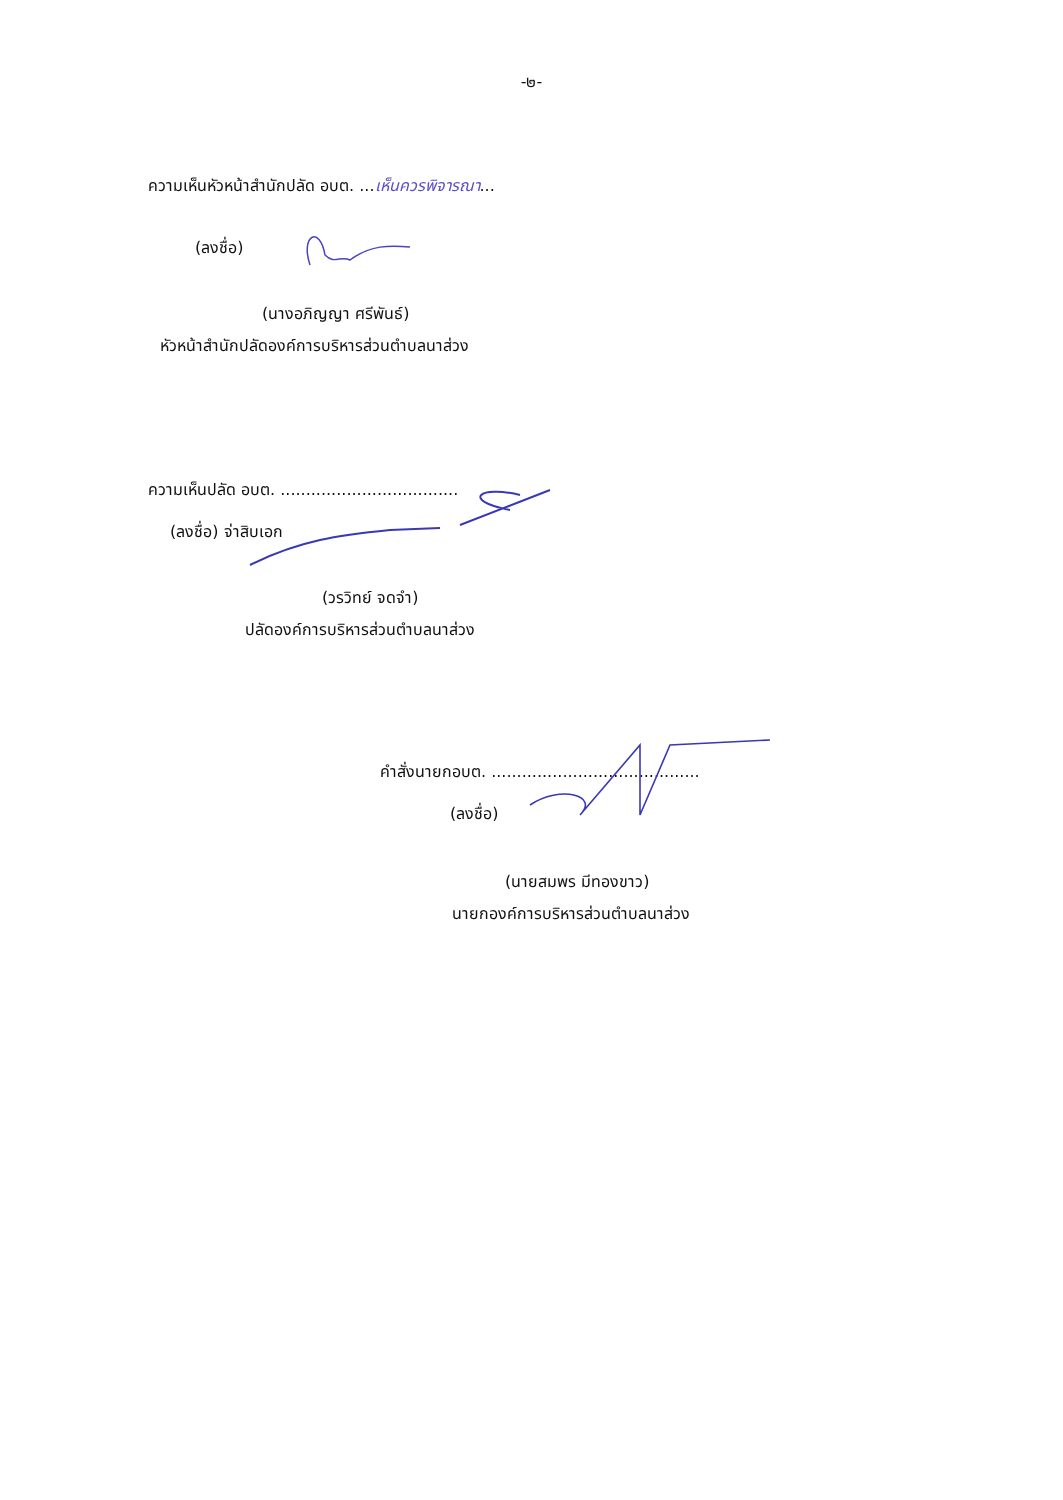-๒-
ความเห็นหัวหน้าสำนักปลัด อบต. ...เห็นควรพิจารณา...
(ลงชื่อ)
(นางอภิญญา ศรีพันธ์)
หัวหน้าสำนักปลัดองค์การบริหารส่วนตำบลนาส่วง
ความเห็นปลัด อบต. ...................................
(ลงชื่อ) จ่าสิบเอก
(วรวิทย์ จดจำ)
ปลัดองค์การบริหารส่วนตำบลนาส่วง
คำสั่งนายกอบต. .........................................
(ลงชื่อ)
(นายสมพร มีทองขาว)
นายกองค์การบริหารส่วนตำบลนาส่วง